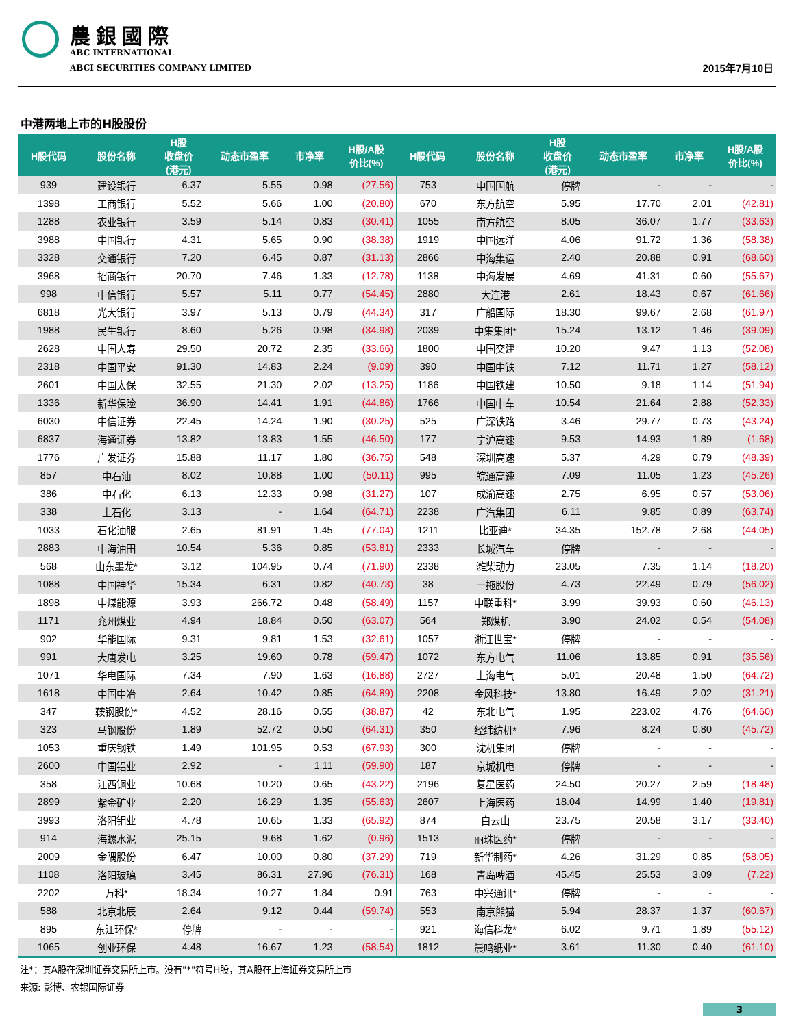農銀國際
ABC INTERNATIONAL
ABCI SECURITIES COMPANY LIMITED
2015年7月10日
中港两地上市的H股股份
| H股代码 | 股份名称 | H股 收盘价 (港元) | 动态市盈率 | 市净率 | H股/A股 价比(%) | H股代码 | 股份名称 | H股 收盘价 (港元) | 动态市盈率 | 市净率 | H股/A股 价比(%) |
| --- | --- | --- | --- | --- | --- | --- | --- | --- | --- | --- | --- |
| 939 | 建设银行 | 6.37 | 5.55 | 0.98 | (27.56) | 753 | 中国国航 | 停牌 | - | - | - |
| 1398 | 工商银行 | 5.52 | 5.66 | 1.00 | (20.80) | 670 | 东方航空 | 5.95 | 17.70 | 2.01 | (42.81) |
| 1288 | 农业银行 | 3.59 | 5.14 | 0.83 | (30.41) | 1055 | 南方航空 | 8.05 | 36.07 | 1.77 | (33.63) |
| 3988 | 中国银行 | 4.31 | 5.65 | 0.90 | (38.38) | 1919 | 中国远洋 | 4.06 | 91.72 | 1.36 | (58.38) |
| 3328 | 交通银行 | 7.20 | 6.45 | 0.87 | (31.13) | 2866 | 中海集运 | 2.40 | 20.88 | 0.91 | (68.60) |
| 3968 | 招商银行 | 20.70 | 7.46 | 1.33 | (12.78) | 1138 | 中海发展 | 4.69 | 41.31 | 0.60 | (55.67) |
| 998 | 中信银行 | 5.57 | 5.11 | 0.77 | (54.45) | 2880 | 大连港 | 2.61 | 18.43 | 0.67 | (61.66) |
| 6818 | 光大银行 | 3.97 | 5.13 | 0.79 | (44.34) | 317 | 广船国际 | 18.30 | 99.67 | 2.68 | (61.97) |
| 1988 | 民生银行 | 8.60 | 5.26 | 0.98 | (34.98) | 2039 | 中集集团* | 15.24 | 13.12 | 1.46 | (39.09) |
| 2628 | 中国人寿 | 29.50 | 20.72 | 2.35 | (33.66) | 1800 | 中国交建 | 10.20 | 9.47 | 1.13 | (52.08) |
| 2318 | 中国平安 | 91.30 | 14.83 | 2.24 | (9.09) | 390 | 中国中铁 | 7.12 | 11.71 | 1.27 | (58.12) |
| 2601 | 中国太保 | 32.55 | 21.30 | 2.02 | (13.25) | 1186 | 中国铁建 | 10.50 | 9.18 | 1.14 | (51.94) |
| 1336 | 新华保险 | 36.90 | 14.41 | 1.91 | (44.86) | 1766 | 中国中车 | 10.54 | 21.64 | 2.88 | (52.33) |
| 6030 | 中信证券 | 22.45 | 14.24 | 1.90 | (30.25) | 525 | 广深铁路 | 3.46 | 29.77 | 0.73 | (43.24) |
| 6837 | 海通证券 | 13.82 | 13.83 | 1.55 | (46.50) | 177 | 宁沪高速 | 9.53 | 14.93 | 1.89 | (1.68) |
| 1776 | 广发证券 | 15.88 | 11.17 | 1.80 | (36.75) | 548 | 深圳高速 | 5.37 | 4.29 | 0.79 | (48.39) |
| 857 | 中石油 | 8.02 | 10.88 | 1.00 | (50.11) | 995 | 皖通高速 | 7.09 | 11.05 | 1.23 | (45.26) |
| 386 | 中石化 | 6.13 | 12.33 | 0.98 | (31.27) | 107 | 成渝高速 | 2.75 | 6.95 | 0.57 | (53.06) |
| 338 | 上石化 | 3.13 | - | 1.64 | (64.71) | 2238 | 广汽集团 | 6.11 | 9.85 | 0.89 | (63.74) |
| 1033 | 石化油服 | 2.65 | 81.91 | 1.45 | (77.04) | 1211 | 比亚迪* | 34.35 | 152.78 | 2.68 | (44.05) |
| 2883 | 中海油田 | 10.54 | 5.36 | 0.85 | (53.81) | 2333 | 长城汽车 | 停牌 | - | - | - |
| 568 | 山东墨龙* | 3.12 | 104.95 | 0.74 | (71.90) | 2338 | 潍柴动力 | 23.05 | 7.35 | 1.14 | (18.20) |
| 1088 | 中国神华 | 15.34 | 6.31 | 0.82 | (40.73) | 38 | 一拖股份 | 4.73 | 22.49 | 0.79 | (56.02) |
| 1898 | 中煤能源 | 3.93 | 266.72 | 0.48 | (58.49) | 1157 | 中联重科* | 3.99 | 39.93 | 0.60 | (46.13) |
| 1171 | 兖州煤业 | 4.94 | 18.84 | 0.50 | (63.07) | 564 | 郑煤机 | 3.90 | 24.02 | 0.54 | (54.08) |
| 902 | 华能国际 | 9.31 | 9.81 | 1.53 | (32.61) | 1057 | 浙江世宝* | 停牌 | - | - | - |
| 991 | 大唐发电 | 3.25 | 19.60 | 0.78 | (59.47) | 1072 | 东方电气 | 11.06 | 13.85 | 0.91 | (35.56) |
| 1071 | 华电国际 | 7.34 | 7.90 | 1.63 | (16.88) | 2727 | 上海电气 | 5.01 | 20.48 | 1.50 | (64.72) |
| 1618 | 中国中冶 | 2.64 | 10.42 | 0.85 | (64.89) | 2208 | 金风科技* | 13.80 | 16.49 | 2.02 | (31.21) |
| 347 | 鞍钢股份* | 4.52 | 28.16 | 0.55 | (38.87) | 42 | 东北电气 | 1.95 | 223.02 | 4.76 | (64.60) |
| 323 | 马钢股份 | 1.89 | 52.72 | 0.50 | (64.31) | 350 | 经纬纺机* | 7.96 | 8.24 | 0.80 | (45.72) |
| 1053 | 重庆钢铁 | 1.49 | 101.95 | 0.53 | (67.93) | 300 | 沈机集团 | 停牌 | - | - | - |
| 2600 | 中国铝业 | 2.92 | - | 1.11 | (59.90) | 187 | 京城机电 | 停牌 | - | - | - |
| 358 | 江西铜业 | 10.68 | 10.20 | 0.65 | (43.22) | 2196 | 复星医药 | 24.50 | 20.27 | 2.59 | (18.48) |
| 2899 | 紫金矿业 | 2.20 | 16.29 | 1.35 | (55.63) | 2607 | 上海医药 | 18.04 | 14.99 | 1.40 | (19.81) |
| 3993 | 洛阳钼业 | 4.78 | 10.65 | 1.33 | (65.92) | 874 | 白云山 | 23.75 | 20.58 | 3.17 | (33.40) |
| 914 | 海螺水泥 | 25.15 | 9.68 | 1.62 | (0.96) | 1513 | 丽珠医药* | 停牌 | - | - | - |
| 2009 | 金隅股份 | 6.47 | 10.00 | 0.80 | (37.29) | 719 | 新华制药* | 4.26 | 31.29 | 0.85 | (58.05) |
| 1108 | 洛阳玻璃 | 3.45 | 86.31 | 27.96 | (76.31) | 168 | 青岛啤酒 | 45.45 | 25.53 | 3.09 | (7.22) |
| 2202 | 万科* | 18.34 | 10.27 | 1.84 | 0.91 | 763 | 中兴通讯* | 停牌 | - | - | - |
| 588 | 北京北辰 | 2.64 | 9.12 | 0.44 | (59.74) | 553 | 南京熊猫 | 5.94 | 28.37 | 1.37 | (60.67) |
| 895 | 东江环保* | 停牌 | - | - | - | 921 | 海信科龙* | 6.02 | 9.71 | 1.89 | (55.12) |
| 1065 | 创业环保 | 4.48 | 16.67 | 1.23 | (58.54) | 1812 | 晨鸣纸业* | 3.61 | 11.30 | 0.40 | (61.10) |
注*：其A股在深圳证券交易所上市。没有"*"符号H股，其A股在上海证券交易所上市
来源: 彭博、农银国际证券
3